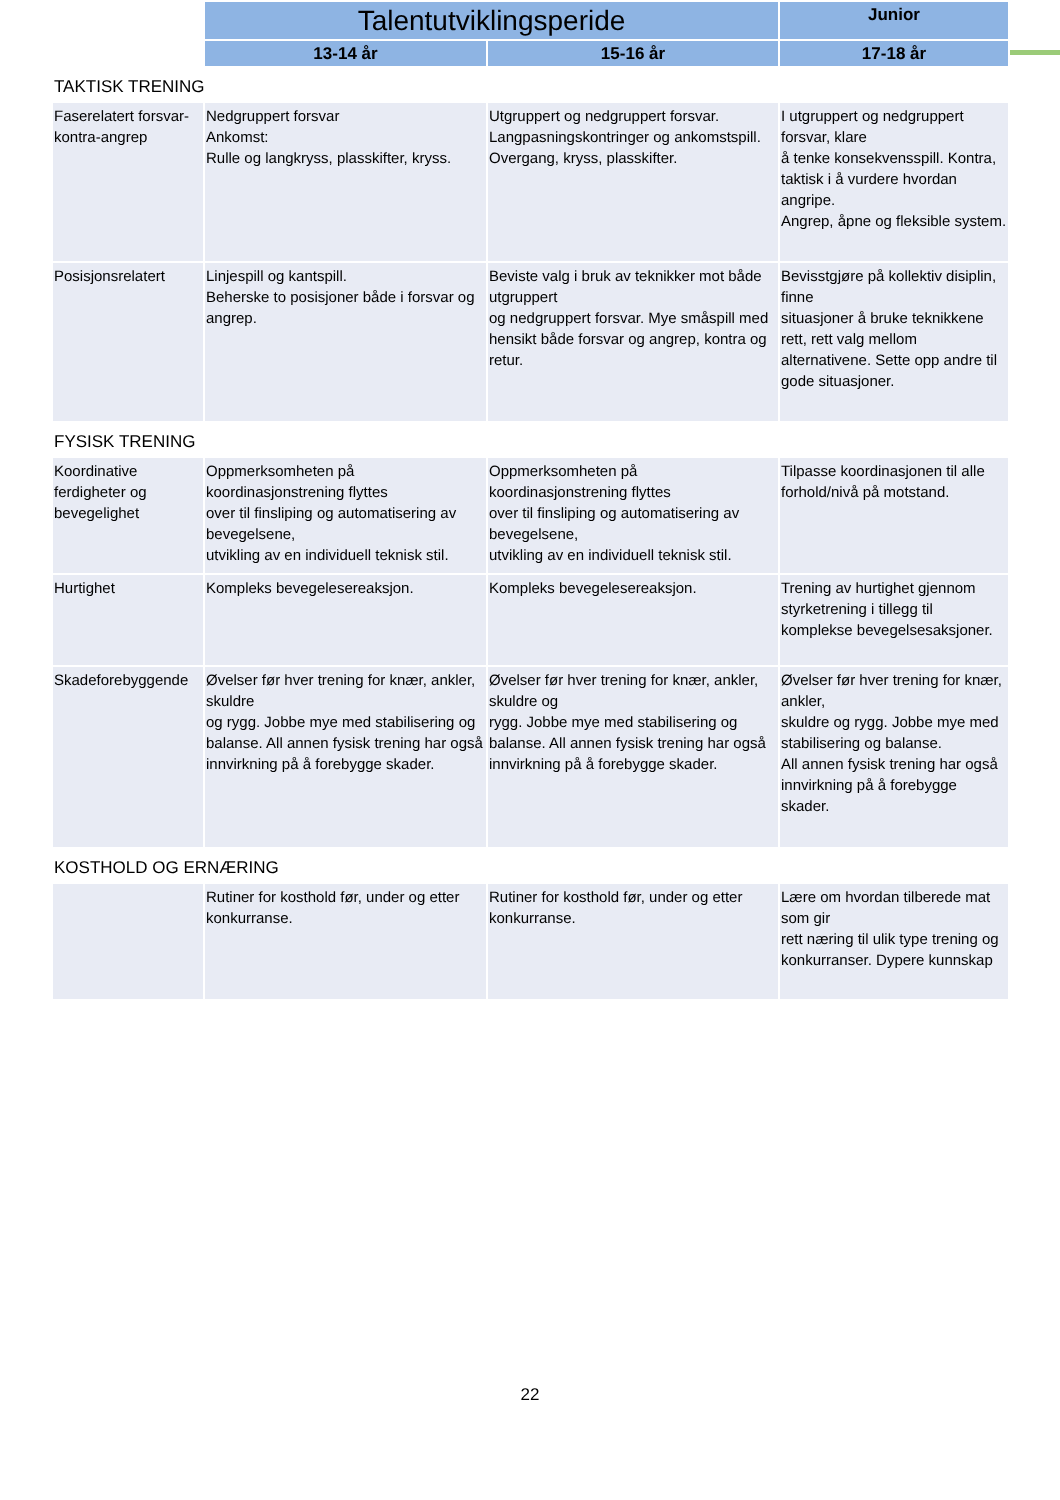| | Talentutviklingsperide | | Junior |
| | 13-14 år | 15-16 år | 17-18 år |
| TAKTISK TRENING | | | |
| Faserelatert forsvar-kontra-angrep | Nedgruppert forsvar Ankomst: Rulle og langkryss, plasskifter, kryss. | Utgruppert og nedgruppert forsvar. Langpasningskontringer og ankomstspill. Overgang, kryss, plasskifter. | I utgruppert og nedgruppert forsvar, klare å tenke konsekvensspill. Kontra, taktisk i å vurdere hvordan angripe. Angrep, åpne og fleksible system. |
| Posisjonsrelatert | Linjespill og kantspill. Beherske to posisjoner både i forsvar og angrep. | Beviste valg i bruk av teknikker mot både utgruppert og nedgruppert forsvar. Mye småspill med hensikt både forsvar og angrep, kontra og retur. | Bevisstgjøre på kollektiv disiplin, finne situasjoner å bruke teknikkene rett, rett valg mellom alternativene. Sette opp andre til gode situasjoner. |
| FYSISK TRENING | | | |
| Koordinative ferdigheter og bevegelighet | Oppmerksomheten på koordinasjonstrening flyttes over til finsliping og automatisering av bevegelsene, utvikling av en individuell teknisk stil. | Oppmerksomheten på koordinasjonstrening flyttes over til finsliping og automatisering av bevegelsene, utvikling av en individuell teknisk stil. | Tilpasse koordinasjonen til alle forhold/nivå på motstand. |
| Hurtighet | Kompleks bevegelesereaksjon. | Kompleks bevegelesereaksjon. | Trening av hurtighet gjennom styrketrening i tillegg til komplekse bevegelsesaksjoner. |
| Skadeforebyggende | Øvelser før hver trening for knær, ankler, skuldre og rygg. Jobbe mye med stabilisering og balanse. All annen fysisk trening har også innvirkning på å forebygge skader. | Øvelser før hver trening for knær, ankler, skuldre og rygg. Jobbe mye med stabilisering og balanse. All annen fysisk trening har også innvirkning på å forebygge skader. | Øvelser før hver trening for knær, ankler, skuldre og rygg. Jobbe mye med stabilisering og balanse. All annen fysisk trening har også innvirkning på å forebygge skader. |
| KOSTHOLD OG ERNÆRING | | | |
| | Rutiner for kosthold før, under og etter konkurranse. | Rutiner for kosthold før, under og etter konkurranse. | Lære om hvordan tilberede mat som gir rett næring til ulik type trening og konkurranser. Dypere kunnskap |
22